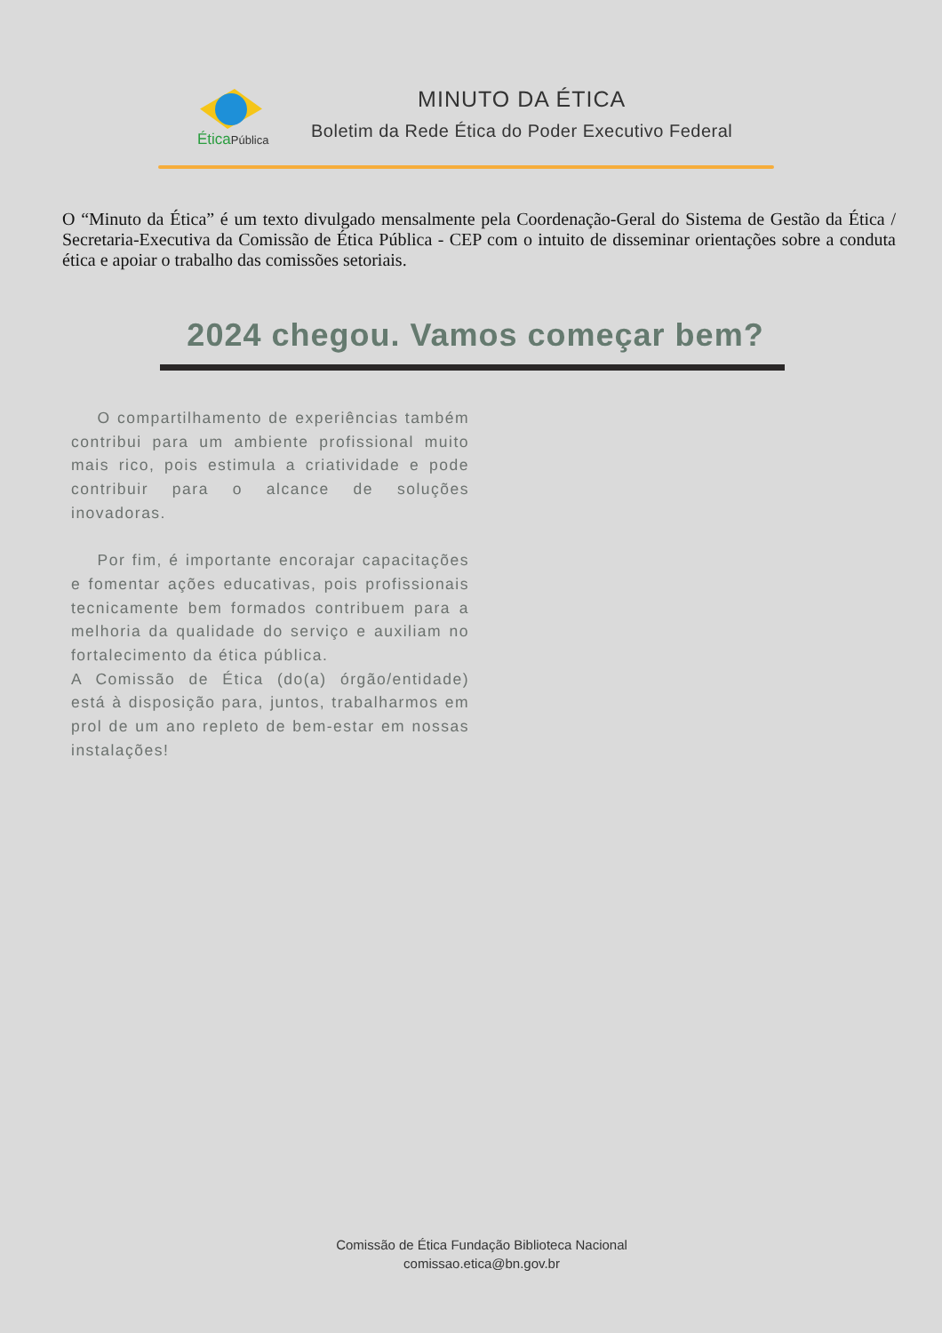ÉticaPública
MINUTO DA ÉTICA
Boletim da Rede Ética do Poder Executivo Federal
O “Minuto da Ética” é um texto divulgado mensalmente pela Coordenação-Geral do Sistema de Gestão da Ética / Secretaria-Executiva da Comissão de Ética Pública - CEP com o intuito de disseminar orientações sobre a conduta ética e apoiar o trabalho das comissões setoriais.
2024 chegou. Vamos começar bem?
O compartilhamento de experiências também contribui para um ambiente profissional muito mais rico, pois estimula a criatividade e pode contribuir para o alcance de soluções inovadoras.
Por fim, é importante encorajar capacitações e fomentar ações educativas, pois profissionais tecnicamente bem formados contribuem para a melhoria da qualidade do serviço e auxiliam no fortalecimento da ética pública.
A Comissão de Ética (do(a) órgão/entidade) está à disposição para, juntos, trabalharmos em prol de um ano repleto de bem-estar em nossas instalações!
Comissão de Ética Fundação Biblioteca Nacional
comissao.etica@bn.gov.br